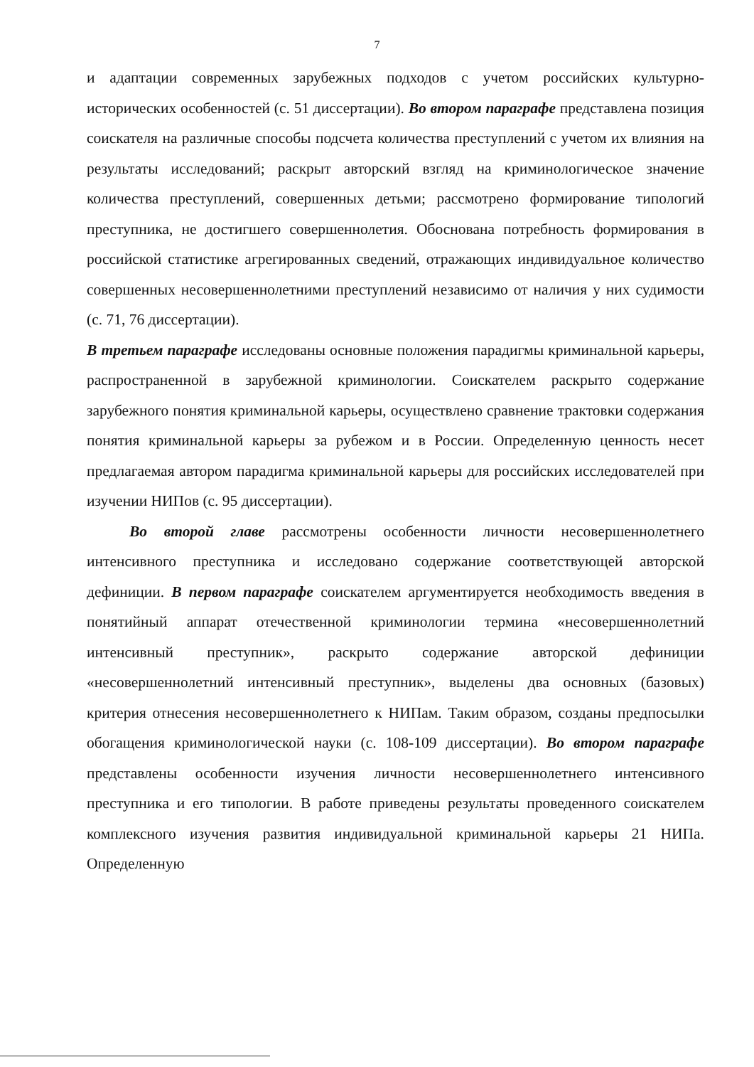7
и адаптации современных зарубежных подходов с учетом российских культурно-исторических особенностей (с. 51 диссертации). Во втором параграфе представлена позиция соискателя на различные способы подсчета количества преступлений с учетом их влияния на результаты исследований; раскрыт авторский взгляд на криминологическое значение количества преступлений, совершенных детьми; рассмотрено формирование типологий преступника, не достигшего совершеннолетия. Обоснована потребность формирования в российской статистике агрегированных сведений, отражающих индивидуальное количество совершенных несовершеннолетними преступлений независимо от наличия у них судимости (с. 71, 76 диссертации).
В третьем параграфе исследованы основные положения парадигмы криминальной карьеры, распространенной в зарубежной криминологии. Соискателем раскрыто содержание зарубежного понятия криминальной карьеры, осуществлено сравнение трактовки содержания понятия криминальной карьеры за рубежом и в России. Определенную ценность несет предлагаемая автором парадигма криминальной карьеры для российских исследователей при изучении НИПов (с. 95 диссертации).
Во второй главе рассмотрены особенности личности несовершеннолетнего интенсивного преступника и исследовано содержание соответствующей авторской дефиниции. В первом параграфе соискателем аргументируется необходимость введения в понятийный аппарат отечественной криминологии термина «несовершеннолетний интенсивный преступник», раскрыто содержание авторской дефиниции «несовершеннолетний интенсивный преступник», выделены два основных (базовых) критерия отнесения несовершеннолетнего к НИПам. Таким образом, созданы предпосылки обогащения криминологической науки (с. 108-109 диссертации). Во втором параграфе представлены особенности изучения личности несовершеннолетнего интенсивного преступника и его типологии. В работе приведены результаты проведенного соискателем комплексного изучения развития индивидуальной криминальной карьеры 21 НИПа. Определенную